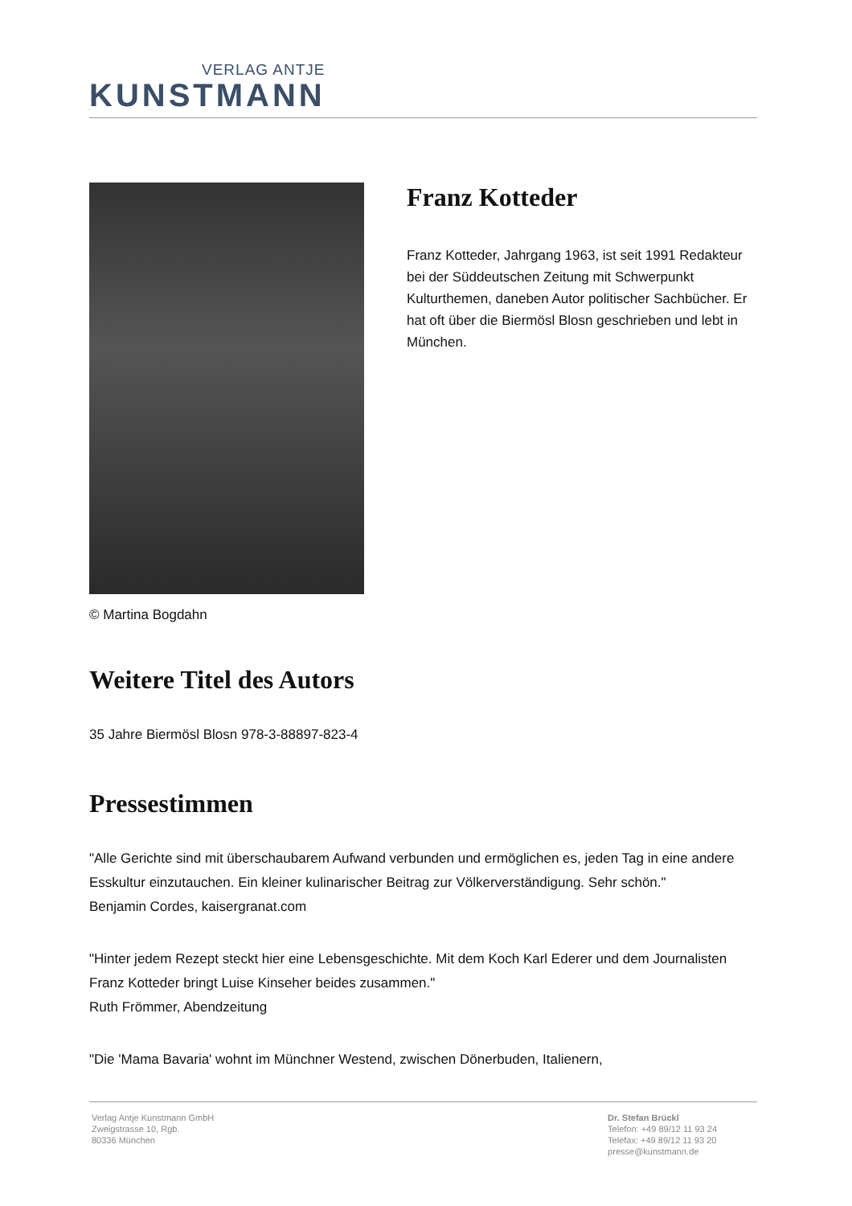VERLAG ANTJE
KUNSTMANN
© Martina Bogdahn
Franz Kotteder
Franz Kotteder, Jahrgang 1963, ist seit 1991 Redakteur bei der Süddeutschen Zeitung mit Schwerpunkt Kulturthemen, daneben Autor politischer Sachbücher. Er hat oft über die Biermösl Blosn geschrieben und lebt in München.
Weitere Titel des Autors
35 Jahre Biermösl Blosn 978-3-88897-823-4
Pressestimmen
"Alle Gerichte sind mit überschaubarem Aufwand verbunden und ermöglichen es, jeden Tag in eine andere Esskultur einzutauchen. Ein kleiner kulinarischer Beitrag zur Völkerverständigung. Sehr schön."
Benjamin Cordes, kaisergranat.com
"Hinter jedem Rezept steckt hier eine Lebensgeschichte. Mit dem Koch Karl Ederer und dem Journalisten Franz Kotteder bringt Luise Kinseher beides zusammen."
Ruth Frömmer, Abendzeitung
"Die 'Mama Bavaria' wohnt im Münchner Westend, zwischen Dönerbuden, Italienern,
Verlag Antje Kunstmann GmbH
Zweigstrasse 10, Rgb.
80336 München
Dr. Stefan Brückl
Telefon: +49 89/12 11 93 24
Telefax: +49 89/12 11 93 20
presse@kunstmann.de